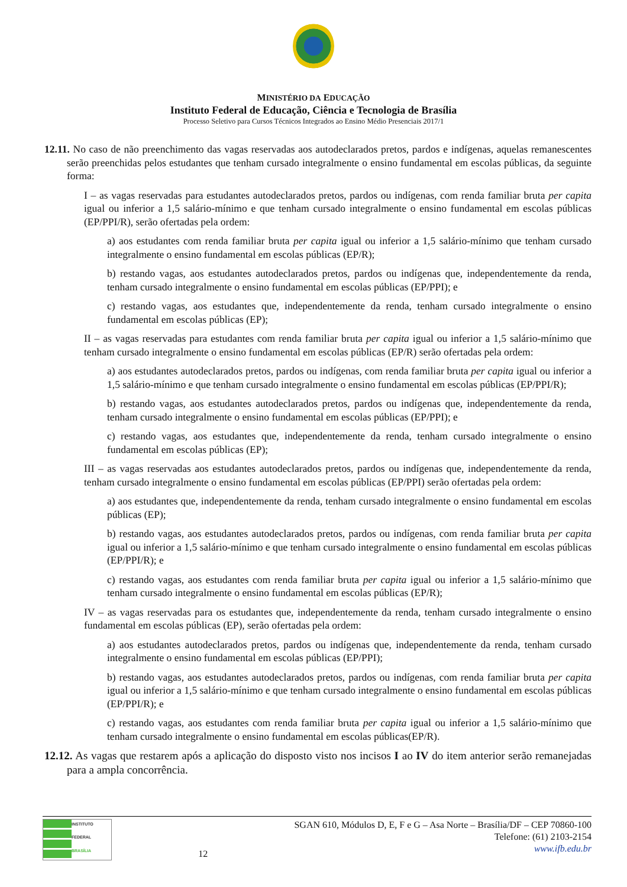MINISTÉRIO DA EDUCAÇÃO
Instituto Federal de Educação, Ciência e Tecnologia de Brasília
Processo Seletivo para Cursos Técnicos Integrados ao Ensino Médio Presenciais 2017/1
12.11. No caso de não preenchimento das vagas reservadas aos autodeclarados pretos, pardos e indígenas, aquelas remanescentes serão preenchidas pelos estudantes que tenham cursado integralmente o ensino fundamental em escolas públicas, da seguinte forma:
I – as vagas reservadas para estudantes autodeclarados pretos, pardos ou indígenas, com renda familiar bruta per capita igual ou inferior a 1,5 salário-mínimo e que tenham cursado integralmente o ensino fundamental em escolas públicas (EP/PPI/R), serão ofertadas pela ordem:
a) aos estudantes com renda familiar bruta per capita igual ou inferior a 1,5 salário-mínimo que tenham cursado integralmente o ensino fundamental em escolas públicas (EP/R);
b) restando vagas, aos estudantes autodeclarados pretos, pardos ou indígenas que, independentemente da renda, tenham cursado integralmente o ensino fundamental em escolas públicas (EP/PPI); e
c) restando vagas, aos estudantes que, independentemente da renda, tenham cursado integralmente o ensino fundamental em escolas públicas (EP);
II – as vagas reservadas para estudantes com renda familiar bruta per capita igual ou inferior a 1,5 salário-mínimo que tenham cursado integralmente o ensino fundamental em escolas públicas (EP/R) serão ofertadas pela ordem:
a) aos estudantes autodeclarados pretos, pardos ou indígenas, com renda familiar bruta per capita igual ou inferior a 1,5 salário-mínimo e que tenham cursado integralmente o ensino fundamental em escolas públicas (EP/PPI/R);
b) restando vagas, aos estudantes autodeclarados pretos, pardos ou indígenas que, independentemente da renda, tenham cursado integralmente o ensino fundamental em escolas públicas (EP/PPI); e
c) restando vagas, aos estudantes que, independentemente da renda, tenham cursado integralmente o ensino fundamental em escolas públicas (EP);
III – as vagas reservadas aos estudantes autodeclarados pretos, pardos ou indígenas que, independentemente da renda, tenham cursado integralmente o ensino fundamental em escolas públicas (EP/PPI) serão ofertadas pela ordem:
a) aos estudantes que, independentemente da renda, tenham cursado integralmente o ensino fundamental em escolas públicas (EP);
b) restando vagas, aos estudantes autodeclarados pretos, pardos ou indígenas, com renda familiar bruta per capita igual ou inferior a 1,5 salário-mínimo e que tenham cursado integralmente o ensino fundamental em escolas públicas (EP/PPI/R); e
c) restando vagas, aos estudantes com renda familiar bruta per capita igual ou inferior a 1,5 salário-mínimo que tenham cursado integralmente o ensino fundamental em escolas públicas (EP/R);
IV – as vagas reservadas para os estudantes que, independentemente da renda, tenham cursado integralmente o ensino fundamental em escolas públicas (EP), serão ofertadas pela ordem:
a) aos estudantes autodeclarados pretos, pardos ou indígenas que, independentemente da renda, tenham cursado integralmente o ensino fundamental em escolas públicas (EP/PPI);
b) restando vagas, aos estudantes autodeclarados pretos, pardos ou indígenas, com renda familiar bruta per capita igual ou inferior a 1,5 salário-mínimo e que tenham cursado integralmente o ensino fundamental em escolas públicas (EP/PPI/R); e
c) restando vagas, aos estudantes com renda familiar bruta per capita igual ou inferior a 1,5 salário-mínimo que tenham cursado integralmente o ensino fundamental em escolas públicas(EP/R).
12.12. As vagas que restarem após a aplicação do disposto visto nos incisos I ao IV do item anterior serão remanejadas para a ampla concorrência.
INSTITUTO FEDERAL
BRASÍLIA
12
SGAN 610, Módulos D, E, F e G – Asa Norte – Brasília/DF – CEP 70860-100
Telefone: (61) 2103-2154
www.ifb.edu.br